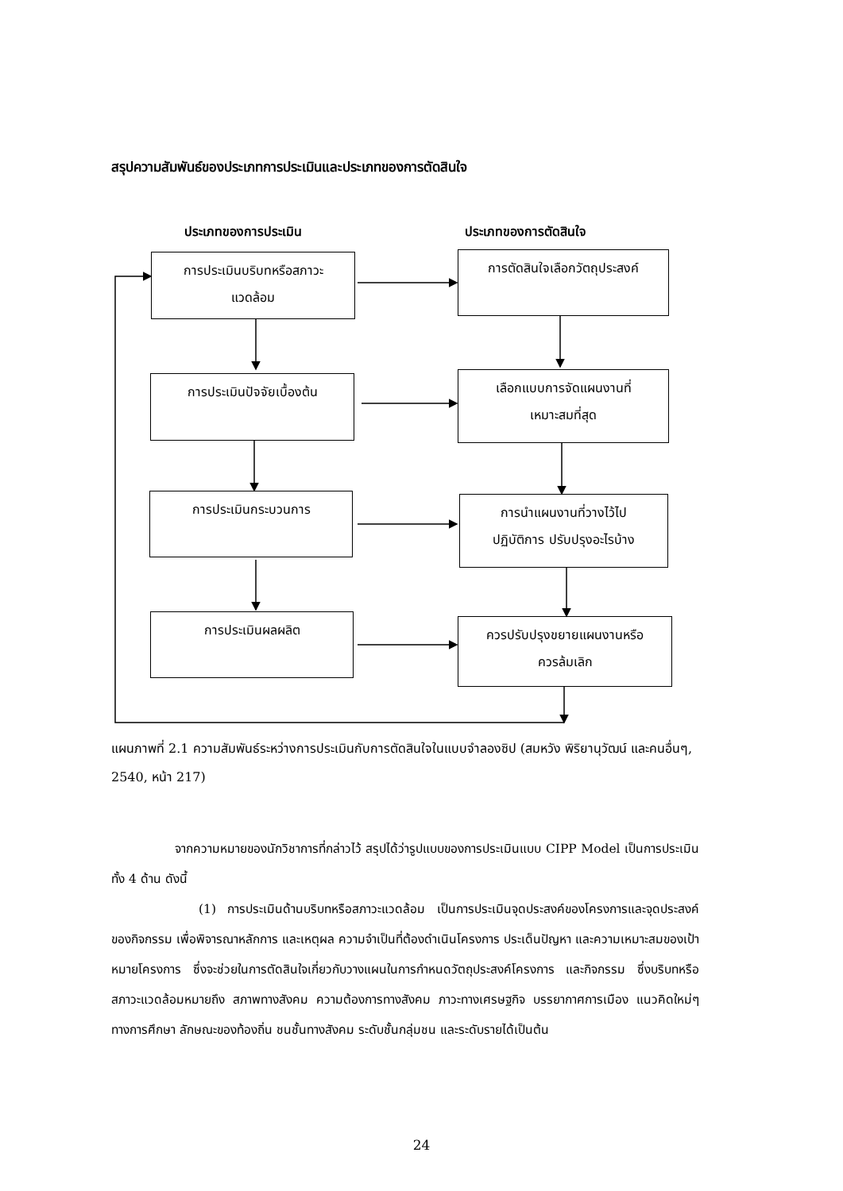สรุปความสัมพันธ์ของประเภทการประเมินและประเภทของการตัดสินใจ
ประเภทของการประเมิน ประเภทของการตัดสินใจ
การประเมินบริบทหรือสภาวะ
แวดล้อม
การตัดสินใจเลือกวัตถุประสงค์
การประเมินปัจจัยเบื้องต้น
เลือกแบบการจัดแผนงานที่
เหมาะสมที่สุด
การประเมินกระบวนการ
การนำแผนงานที่วางไว้ไป
ปฏิบัติการ ปรับปรุงอะไรบ้าง
การประเมินผลผลิต
ควรปรับปรุงขยายแผนงานหรือ
ควรล้มเลิก
แผนภาพที่ 2.1 ความสัมพันธ์ระหว่างการประเมินกับการตัดสินใจในแบบจำลองซิป (สมหวัง พิริยานุวัฒน์ และคนอื่นๆ, 2540, หน้า 217)
จากความหมายของนักวิชาการที่กล่าวไว้ สรุปได้ว่ารูปแบบของการประเมินแบบ CIPP Model เป็นการประเมิน ทั้ง 4 ด้าน ดังนี้
(1) การประเมินด้านบริบทหรือสภาวะแวดล้อม เป็นการประเมินจุดประสงค์ของโครงการและจุดประสงค์ของกิจกรรม เพื่อพิจารณาหลักการ และเหตุผล ความจำเป็นที่ต้องดำเนินโครงการ ประเด็นปัญหา และความเหมาะสมของเป้าหมายโครงการ ซึ่งจะช่วยในการตัดสินใจเกี่ยวกับวางแผนในการกำหนดวัตถุประสงค์โครงการ และกิจกรรม ซึ่งบริบทหรือสภาวะแวดล้อมหมายถึง สภาพทางสังคม ความต้องการทางสังคม ภาวะทางเศรษฐกิจ บรรยากาศการเมือง แนวคิดใหม่ๆ ทางการศึกษา ลักษณะของท้องถิ่น ชนชั้นทางสังคม ระดับชั้นกลุ่มชน และระดับรายได้เป็นต้น
24